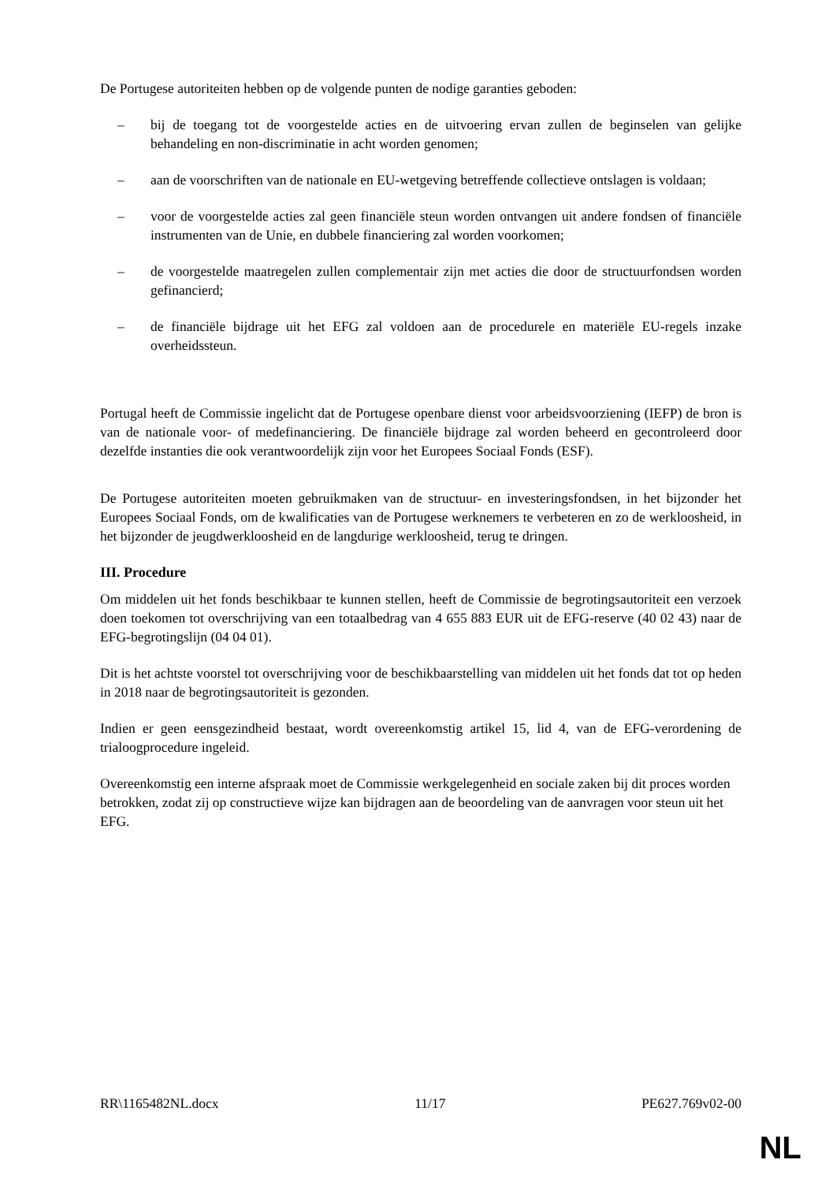De Portugese autoriteiten hebben op de volgende punten de nodige garanties geboden:
– bij de toegang tot de voorgestelde acties en de uitvoering ervan zullen de beginselen van gelijke behandeling en non-discriminatie in acht worden genomen;
– aan de voorschriften van de nationale en EU-wetgeving betreffende collectieve ontslagen is voldaan;
– voor de voorgestelde acties zal geen financiële steun worden ontvangen uit andere fondsen of financiële instrumenten van de Unie, en dubbele financiering zal worden voorkomen;
– de voorgestelde maatregelen zullen complementair zijn met acties die door de structuurfondsen worden gefinancierd;
– de financiële bijdrage uit het EFG zal voldoen aan de procedurele en materiële EU-regels inzake overheidssteun.
Portugal heeft de Commissie ingelicht dat de Portugese openbare dienst voor arbeidsvoorziening (IEFP) de bron is van de nationale voor- of medefinanciering. De financiële bijdrage zal worden beheerd en gecontroleerd door dezelfde instanties die ook verantwoordelijk zijn voor het Europees Sociaal Fonds (ESF).
De Portugese autoriteiten moeten gebruikmaken van de structuur- en investeringsfondsen, in het bijzonder het Europees Sociaal Fonds, om de kwalificaties van de Portugese werknemers te verbeteren en zo de werkloosheid, in het bijzonder de jeugdwerkloosheid en de langdurige werkloosheid, terug te dringen.
III. Procedure
Om middelen uit het fonds beschikbaar te kunnen stellen, heeft de Commissie de begrotingsautoriteit een verzoek doen toekomen tot overschrijving van een totaalbedrag van 4 655 883 EUR uit de EFG-reserve (40 02 43) naar de EFG-begrotingslijn (04 04 01).
Dit is het achtste voorstel tot overschrijving voor de beschikbaarstelling van middelen uit het fonds dat tot op heden in 2018 naar de begrotingsautoriteit is gezonden.
Indien er geen eensgezindheid bestaat, wordt overeenkomstig artikel 15, lid 4, van de EFG-verordening de trialoogprocedure ingeleid.
Overeenkomstig een interne afspraak moet de Commissie werkgelegenheid en sociale zaken bij dit proces worden betrokken, zodat zij op constructieve wijze kan bijdragen aan de beoordeling van de aanvragen voor steun uit het EFG.
RR\1165482NL.docx 11/17 PE627.769v02-00
NL